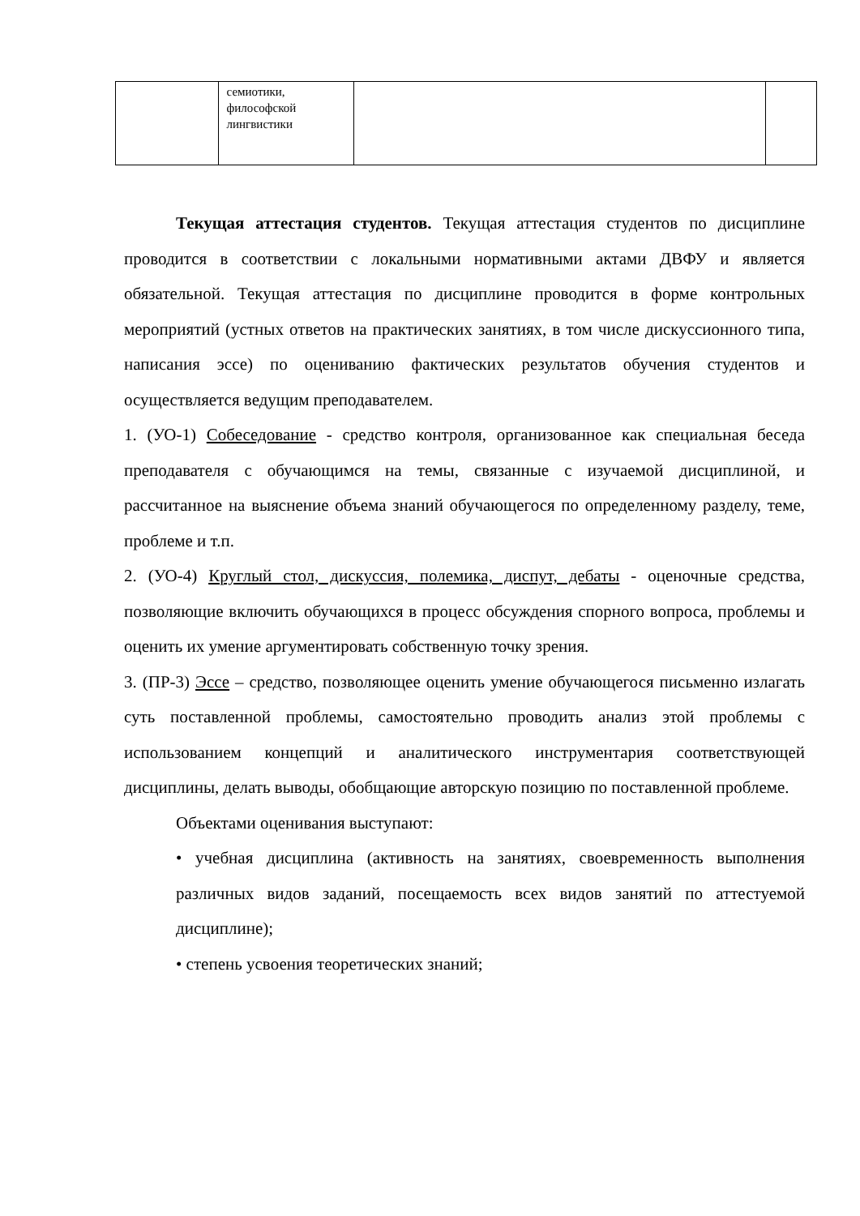| | семиотики, философской лингвистики | | |
Текущая аттестация студентов. Текущая аттестация студентов по дисциплине проводится в соответствии с локальными нормативными актами ДВФУ и является обязательной. Текущая аттестация по дисциплине проводится в форме контрольных мероприятий (устных ответов на практических занятиях, в том числе дискуссионного типа, написания эссе) по оцениванию фактических результатов обучения студентов и осуществляется ведущим преподавателем.
1. (УО-1) Собеседование - средство контроля, организованное как специальная беседа преподавателя с обучающимся на темы, связанные с изучаемой дисциплиной, и рассчитанное на выяснение объема знаний обучающегося по определенному разделу, теме, проблеме и т.п.
2. (УО-4) Круглый стол, дискуссия, полемика, диспут, дебаты - оценочные средства, позволяющие включить обучающихся в процесс обсуждения спорного вопроса, проблемы и оценить их умение аргументировать собственную точку зрения.
3. (ПР-3) Эссе – средство, позволяющее оценить умение обучающегося письменно излагать суть поставленной проблемы, самостоятельно проводить анализ этой проблемы с использованием концепций и аналитического инструментария соответствующей дисциплины, делать выводы, обобщающие авторскую позицию по поставленной проблеме.
Объектами оценивания выступают:
• учебная дисциплина (активность на занятиях, своевременность выполнения различных видов заданий, посещаемость всех видов занятий по аттестуемой дисциплине);
• степень усвоения теоретических знаний;